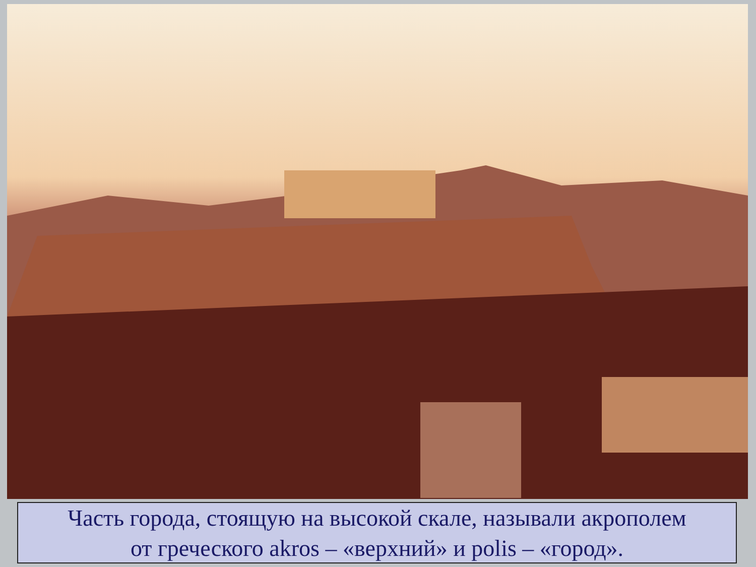Часть города, стоящую на высокой скале, называли акрополем
от греческого akros – «верхний» и polis – «город».